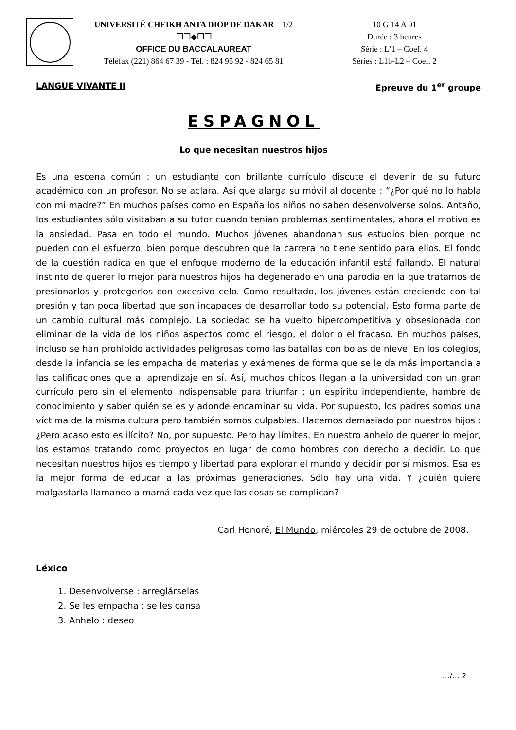UNIVERSITÉ CHEIKH ANTA DIOP DE DAKAR 1/2
❐❐◆❐❐
OFFICE DU BACCALAUREAT
Téléfax (221) 864 67 39 - Tél. : 824 95 92 - 824 65 81
10 G 14 A 01
Durée : 3 heures
Série : L’1 – Coef. 4
Séries : L1b-L2 – Coef. 2
LANGUE VIVANTE II Epreuve du 1<sup>er</sup> groupe
ESPAGNOL
Lo que necesitan nuestros hijos
Es una escena común : un estudiante con brillante currículo discute el devenir de su futuro académico con un profesor. No se aclara. Así que alarga su móvil al docente : “¿Por qué no lo habla con mi madre?” En muchos países como en España los niños no saben desenvolverse solos. Antaño, los estudiantes sólo visitaban a su tutor cuando tenían problemas sentimentales, ahora el motivo es la ansiedad. Pasa en todo el mundo. Muchos jóvenes abandonan sus estudios bien porque no pueden con el esfuerzo, bien porque descubren que la carrera no tiene sentido para ellos. El fondo de la cuestión radica en que el enfoque moderno de la educación infantil está fallando. El natural instinto de querer lo mejor para nuestros hijos ha degenerado en una parodia en la que tratamos de presionarlos y protegerlos con excesivo celo. Como resultado, los jóvenes están creciendo con tal presión y tan poca libertad que son incapaces de desarrollar todo su potencial. Esto forma parte de un cambio cultural más complejo. La sociedad se ha vuelto hipercompetitiva y obsesionada con eliminar de la vida de los niños aspectos como el riesgo, el dolor o el fracaso. En muchos países, incluso se han prohibido actividades peligrosas como las batallas con bolas de nieve. En los colegios, desde la infancia se les empacha de materias y exámenes de forma que se le da más importancia a las calificaciones que al aprendizaje en sí. Así, muchos chicos llegan a la universidad con un gran currículo pero sin el elemento indispensable para triunfar : un espíritu independiente, hambre de conocimiento y saber quién se es y adonde encaminar su vida. Por supuesto, los padres somos una víctima de la misma cultura pero también somos culpables. Hacemos demasiado por nuestros hijos : ¿Pero acaso esto es ilícito? No, por supuesto. Pero hay límites. En nuestro anhelo de querer lo mejor, los estamos tratando como proyectos en lugar de como hombres con derecho a decidir. Lo que necesitan nuestros hijos es tiempo y libertad para explorar el mundo y decidir por sí mismos. Esa es la mejor forma de educar a las próximas generaciones. Sólo hay una vida. Y ¿quién quiere malgastarla llamando a mamá cada vez que las cosas se complican?
Carl Honoré, El Mundo, miércoles 29 de octubre de 2008.
Léxico
1. Desenvolverse : arreglárselas
2. Se les empacha : se les cansa
3. Anhelo : deseo
…/… 2